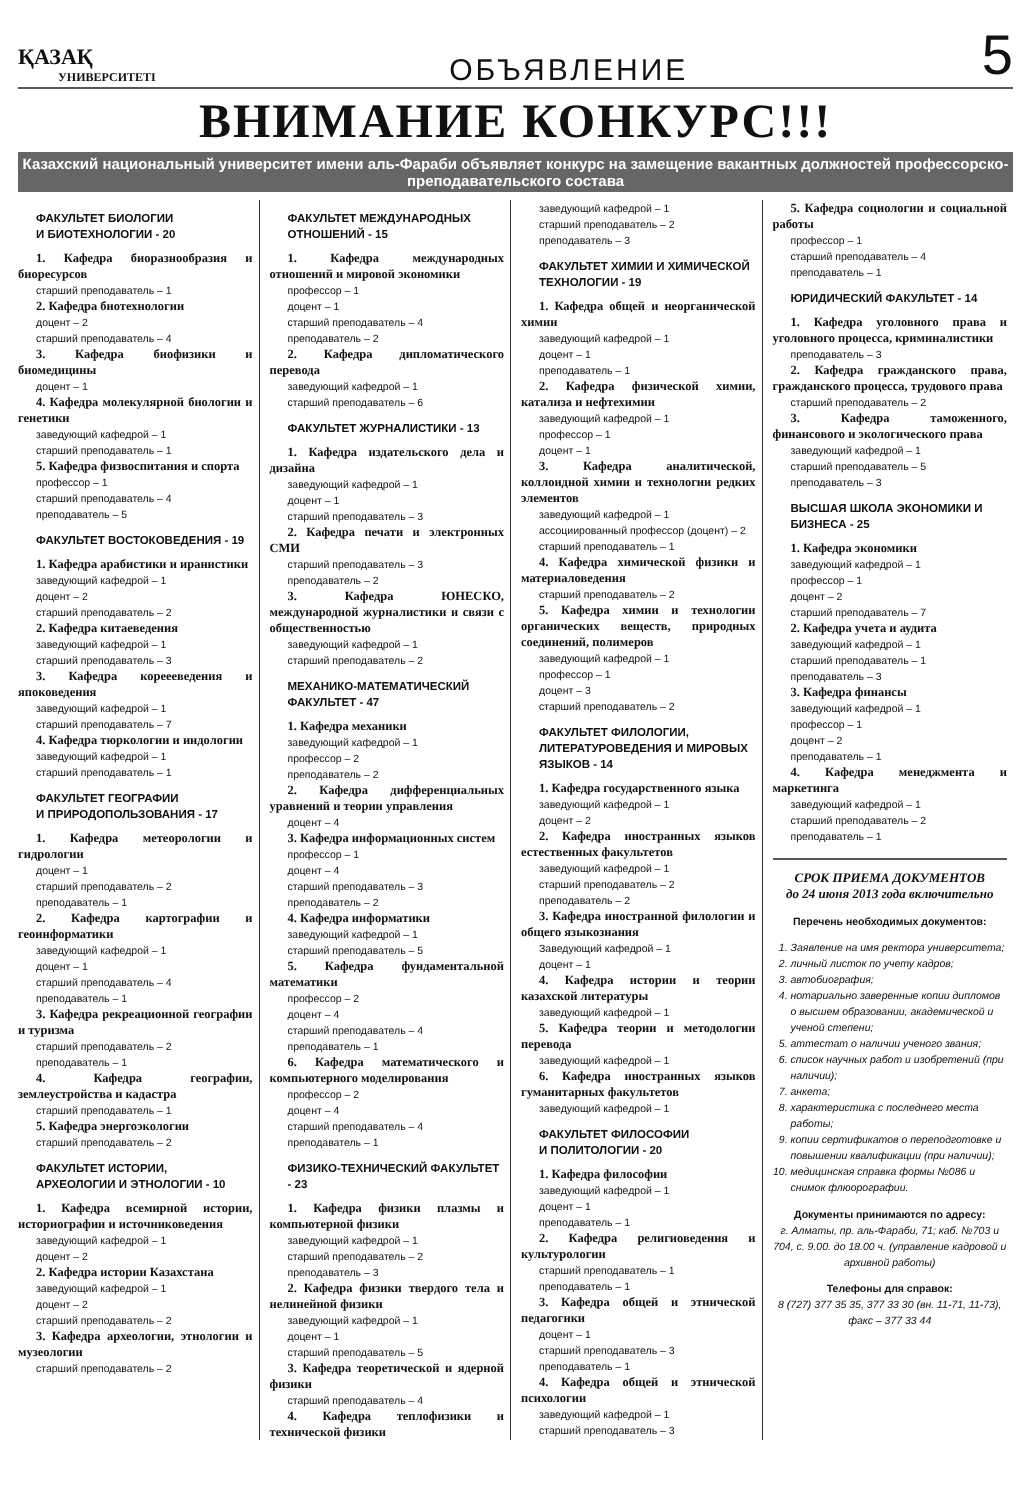ҚАЗАҚ
УНИВЕРСИТЕТІ
ОБЪЯВЛЕНИЕ
5
ВНИМАНИЕ КОНКУРС!!!
Казахский национальный университет имени аль-Фараби объявляет конкурс на замещение вакантных должностей профессорско-преподавательского состава
ФАКУЛЬТЕТ БИОЛОГИИ
И БИОТЕХНОЛОГИИ - 20
1. Кафедра биоразнообразия и биоресурсов
старший преподаватель – 1
2. Кафедра биотехнологии
доцент – 2
старший преподаватель – 4
3. Кафедра биофизики и биомедицины
доцент – 1
4. Кафедра молекулярной биологии и генетики
заведующий кафедрой – 1
старший преподаватель – 1
5. Кафедра физвоспитания и спорта
профессор – 1
старший преподаватель – 4
преподаватель – 5
ФАКУЛЬТЕТ ВОСТОКОВЕДЕНИЯ - 19
1. Кафедра арабистики и иранистики
заведующий кафедрой – 1
доцент – 2
старший преподаватель – 2
2. Кафедра китаеведения
заведующий кафедрой – 1
старший преподаватель – 3
3. Кафедра кореееведения и япоковедения
заведующий кафедрой – 1
старший преподаватель – 7
4. Кафедра тюркологии и индологии
заведующий кафедрой – 1
старший преподаватель – 1
ФАКУЛЬТЕТ ГЕОГРАФИИ
И ПРИРОДОПОЛЬЗОВАНИЯ - 17
1. Кафедра метеорологии и гидрологии
доцент – 1
старший преподаватель – 2
преподаватель – 1
2. Кафедра картографии и геоинформатики
заведующий кафедрой – 1
доцент – 1
старший преподаватель – 4
преподаватель – 1
3. Кафедра рекреационной географии и туризма
старший преподаватель – 2
преподаватель – 1
4. Кафедра географии, землеустройства и кадастра
старший преподаватель – 1
5. Кафедра энергоэкологии
старший преподаватель – 2
ФАКУЛЬТЕТ ИСТОРИИ,
АРХЕОЛОГИИ И ЭТНОЛОГИИ - 10
1. Кафедра всемирной истории, историографии и источниковедения
заведующий кафедрой – 1
доцент – 2
2. Кафедра истории Казахстана
заведующий кафедрой – 1
доцент – 2
старший преподаватель – 2
3. Кафедра археологии, этнологии и музеологии
старший преподаватель – 2
ФАКУЛЬТЕТ МЕЖДУНАРОДНЫХ ОТНОШЕНИЙ - 15
1. Кафедра международных отношений и мировой экономики
профессор – 1
доцент – 1
старший преподаватель – 4
преподаватель – 2
2. Кафедра дипломатического перевода
заведующий кафедрой – 1
старший преподаватель – 6
ФАКУЛЬТЕТ ЖУРНАЛИСТИКИ - 13
1. Кафедра издательского дела и дизайна
заведующий кафедрой – 1
доцент – 1
старший преподаватель – 3
2. Кафедра печати и электронных СМИ
старший преподаватель – 3
преподаватель – 2
3. Кафедра ЮНЕСКО, международной журналистики и связи с общественностью
заведующий кафедрой – 1
старший преподаватель – 2
МЕХАНИКО-МАТЕМАТИЧЕСКИЙ ФАКУЛЬТЕТ - 47
1. Кафедра механики
заведующий кафедрой – 1
профессор – 2
преподаватель – 2
2. Кафедра дифференциальных уравнений и теории управления
доцент – 4
3. Кафедра информационных систем
профессор – 1
доцент – 4
старший преподаватель – 3
преподаватель – 2
4. Кафедра информатики
заведующий кафедрой – 1
старший преподаватель – 5
5. Кафедра фундаментальной математики
профессор – 2
доцент – 4
старший преподаватель – 4
преподаватель – 1
6. Кафедра математического и компьютерного моделирования
профессор – 2
доцент – 4
старший преподаватель – 4
преподаватель – 1
ФИЗИКО-ТЕХНИЧЕСКИЙ ФАКУЛЬТЕТ - 23
1. Кафедра физики плазмы и компьютерной физики
заведующий кафедрой – 1
старший преподаватель – 2
преподаватель – 3
2. Кафедра физики твердого тела и нелинейной физики
заведующий кафедрой – 1
доцент – 1
старший преподаватель – 5
3. Кафедра теоретической и ядерной физики
старший преподаватель – 4
4. Кафедра теплофизики и технической физики
заведующий кафедрой – 1
старший преподаватель – 2
преподаватель – 3
ФАКУЛЬТЕТ ХИМИИ И ХИМИЧЕСКОЙ ТЕХНОЛОГИИ - 19
1. Кафедра общей и неорганической химии
заведующий кафедрой – 1
доцент – 1
преподаватель – 1
2. Кафедра физической химии, катализа и нефтехимии
заведующий кафедрой – 1
профессор – 1
доцент – 1
3. Кафедра аналитической, коллоидной химии и технологии редких элементов
заведующий кафедрой – 1
ассоциированный профессор (доцент) – 2
старший преподаватель – 1
4. Кафедра химической физики и материаловедения
старший преподаватель – 2
5. Кафедра химии и технологии органических веществ, природных соединений, полимеров
заведующий кафедрой – 1
профессор – 1
доцент – 3
старший преподаватель – 2
ФАКУЛЬТЕТ ФИЛОЛОГИИ, ЛИТЕРАТУРОВЕДЕНИЯ И МИРОВЫХ ЯЗЫКОВ - 14
1. Кафедра государственного языка
заведующий кафедрой – 1
доцент – 2
2. Кафедра иностранных языков естественных факультетов
заведующий кафедрой – 1
старший преподаватель – 2
преподаватель – 2
3. Кафедра иностранной филологии и общего языкознания
Заведующий кафедрой – 1
доцент – 1
4. Кафедра истории и теории казахской литературы
заведующий кафедрой – 1
5. Кафедра теории и методологии перевода
заведующий кафедрой – 1
6. Кафедра иностранных языков гуманитарных факультетов
заведующий кафедрой – 1
ФАКУЛЬТЕТ ФИЛОСОФИИ
И ПОЛИТОЛОГИИ - 20
1. Кафедра философии
заведующий кафедрой – 1
доцент – 1
преподаватель – 1
2. Кафедра религиоведения и культурологии
старший преподаватель – 1
преподаватель – 1
3. Кафедра общей и этнической педагогики
доцент – 1
старший преподаватель – 3
преподаватель – 1
4. Кафедра общей и этнической психологии
заведующий кафедрой – 1
старший преподаватель – 3
5. Кафедра социологии и социальной работы
профессор – 1
старший преподаватель – 4
преподаватель – 1
ЮРИДИЧЕСКИЙ ФАКУЛЬТЕТ - 14
1. Кафедра уголовного права и уголовного процесса, криминалистики
преподаватель – 3
2. Кафедра гражданского права, гражданского процесса, трудового права
старший преподаватель – 2
3. Кафедра таможенного, финансового и экологического права
заведующий кафедрой – 1
старший преподаватель – 5
преподаватель – 3
ВЫСШАЯ ШКОЛА ЭКОНОМИКИ И БИЗНЕСА - 25
1. Кафедра экономики
заведующий кафедрой – 1
профессор – 1
доцент – 2
старший преподаватель – 7
2. Кафедра учета и аудита
заведующий кафедрой – 1
старший преподаватель – 1
преподаватель – 3
3. Кафедра финансы
заведующий кафедрой – 1
профессор – 1
доцент – 2
преподаватель – 1
4. Кафедра менеджмента и маркетинга
заведующий кафедрой – 1
старший преподаватель – 2
преподаватель – 1
СРОК ПРИЕМА ДОКУМЕНТОВ
до 24 июня 2013 года включительно
Перечень необходимых документов:
1. Заявление на имя ректора университета;
2. личный листок по учету кадров;
3. автобиография;
4. нотариально заверенные копии дипломов о высшем образовании, академической и ученой степени;
5. аттестат о наличии ученого звания;
6. список научных работ и изобретений (при наличии);
7. анкета;
8. характеристика с последнего места работы;
9. копии сертификатов о переподготовке и повышении квалификации (при наличии);
10. медицинская справка формы №086 и снимок флюорографии.
Документы принимаются по адресу:
г. Алматы, пр. аль-Фараби, 71; каб. №703 и 704, с. 9.00. до 18.00 ч. (управление кадровой и архивной работы)
Телефоны для справок:
8 (727) 377 35 35, 377 33 30 (вн. 11-71, 11-73), факс – 377 33 44